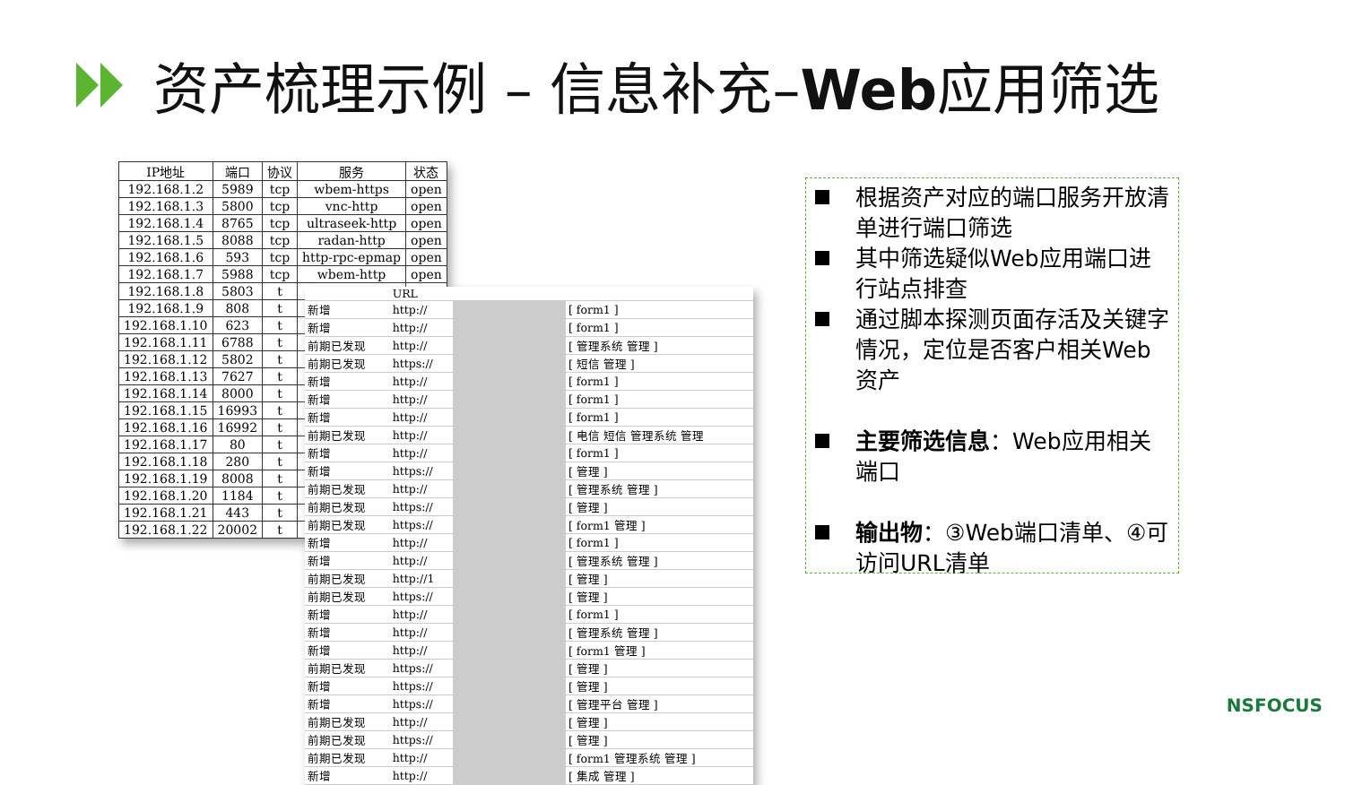资产梳理示例 – 信息补充–Web应用筛选
| IP地址 | 端口 | 协议 | 服务 | 状态 |
| --- | --- | --- | --- | --- |
| 192.168.1.2 | 5989 | tcp | wbem-https | open |
| 192.168.1.3 | 5800 | tcp | vnc-http | open |
| 192.168.1.4 | 8765 | tcp | ultraseek-http | open |
| 192.168.1.5 | 8088 | tcp | radan-http | open |
| 192.168.1.6 | 593 | tcp | http-rpc-epmap | open |
| 192.168.1.7 | 5988 | tcp | wbem-http | open |
| 192.168.1.8 | 5803 | t | | |
| 192.168.1.9 | 808 | t | | |
| 192.168.1.10 | 623 | t | | |
| 192.168.1.11 | 6788 | t | | |
| 192.168.1.12 | 5802 | t | | |
| 192.168.1.13 | 7627 | t | | |
| 192.168.1.14 | 8000 | t | | |
| 192.168.1.15 | 16993 | t | | |
| 192.168.1.16 | 16992 | t | | |
| 192.168.1.17 | 80 | t | | |
| 192.168.1.18 | 280 | t | | |
| 192.168.1.19 | 8008 | t | | |
| 192.168.1.20 | 1184 | t | | |
| 192.168.1.21 | 443 | t | | |
| 192.168.1.22 | 20002 | t | | |
| | URL | | |
| 新增 | http:// | | [ form1 ] |
| 新增 | http:// | | [ form1 ] |
| 前期已发现 | http:// | | [ 管理系统 管理 ] |
| 前期已发现 | https:// | | [ 短信 管理 ] |
| 新增 | http:// | | [ form1 ] |
| 新增 | http:// | | [ form1 ] |
| 新增 | http:// | | [ form1 ] |
| 前期已发现 | http:// | | [ 电信 短信 管理系统 管理 |
| 新增 | http:// | | [ form1 ] |
| 新增 | https:// | | [ 管理 ] |
| 前期已发现 | http:// | | [ 管理系统 管理 ] |
| 前期已发现 | https:// | | [ 管理 ] |
| 前期已发现 | https:// | | [ form1 管理 ] |
| 新增 | http:// | | [ form1 ] |
| 新增 | http:// | | [ 管理系统 管理 ] |
| 前期已发现 | http://1 | | [ 管理 ] |
| 前期已发现 | https:// | | [ 管理 ] |
| 新增 | http:// | | [ form1 ] |
| 新增 | http:// | | [ 管理系统 管理 ] |
| 新增 | http:// | | [ form1 管理 ] |
| 前期已发现 | https:// | | [ 管理 ] |
| 新增 | https:// | | [ 管理 ] |
| 新增 | https:// | | [ 管理平台 管理 ] |
| 前期已发现 | http:// | | [ 管理 ] |
| 前期已发现 | https:// | | [ 管理 ] |
| 前期已发现 | http:// | | [ form1 管理系统 管理 ] |
| 新增 | http:// | | [ 集成 管理 ] |
根据资产对应的端口服务开放清单进行端口筛选
其中筛选疑似Web应用端口进行站点排查
通过脚本探测页面存活及关键字情况，定位是否客户相关Web资产
主要筛选信息：Web应用相关端口
输出物：③Web端口清单、④可访问URL清单
NSFOCUS